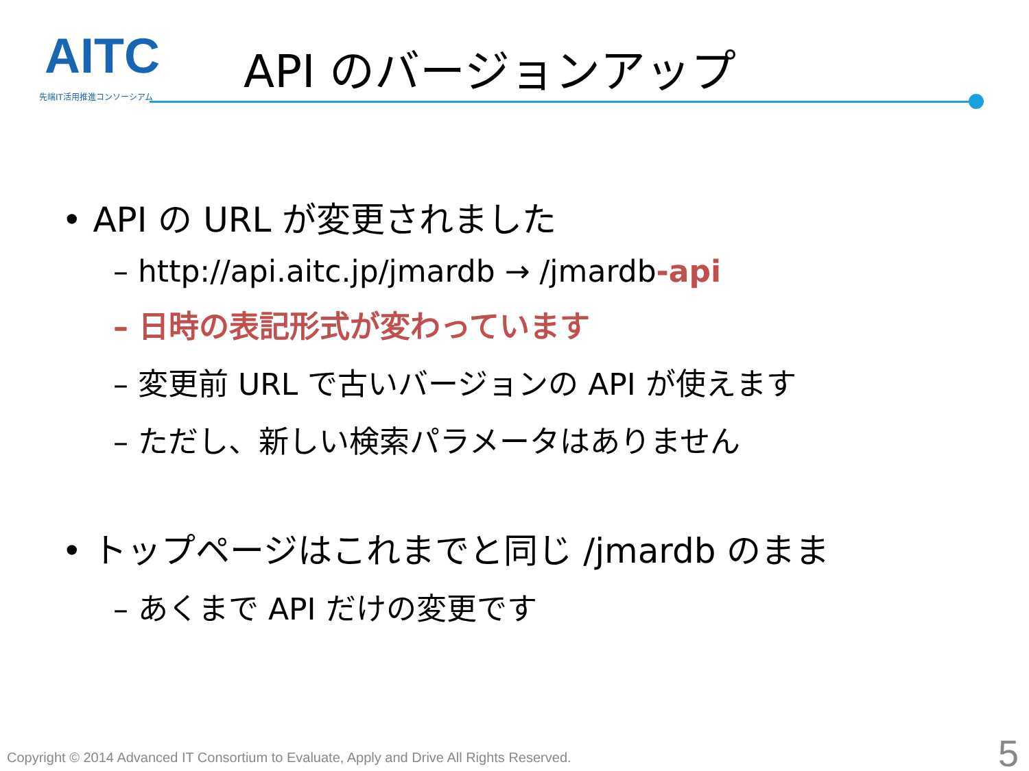AITC
先端IT活用推進コンソーシアム
API のバージョンアップ
• API の URL が変更されました
– http://api.aitc.jp/jmardb → /jmardb-api
– 日時の表記形式が変わっています
– 変更前 URL で古いバージョンの API が使えます
– ただし、新しい検索パラメータはありません
• トップページはこれまでと同じ /jmardb のまま
– あくまで API だけの変更です
Copyright © 2014 Advanced IT Consortium to Evaluate, Apply and Drive All Rights Reserved.
5